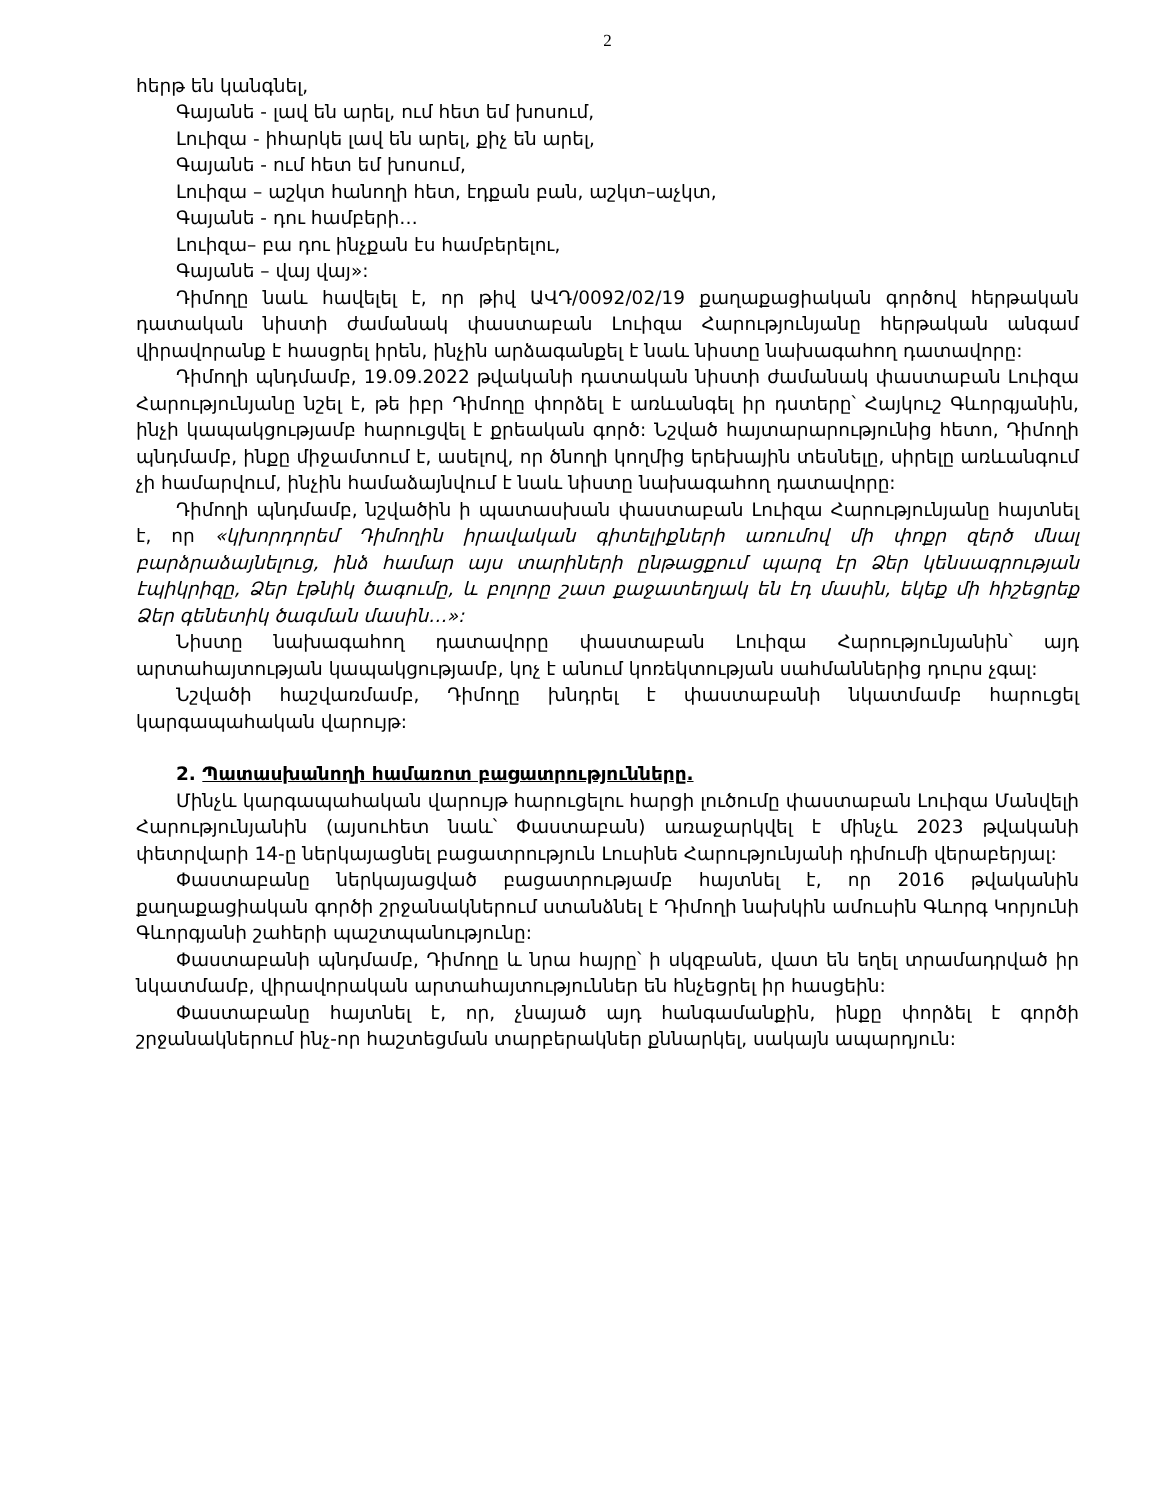2
հերթ են կանգնել,
Գայանե - լավ են արել, ում հետ եմ խոսում,
Լուիզա - իհարկե լավ են արել, քիչ են արել,
Գայանե - ում հետ եմ խոսում,
Լուիզա – աշկտ հանողի հետ, էդքան բան, աշկտ–աչկտ,
Գայանե - դու համբերի…
Լուիզա– բա դու ինչքան էս համբերելու,
Գայանե – վայ վայ»:
Դիմողը նաև հավելել է, որ թիվ ԱՎԴ/0092/02/19 քաղաքացիական գործով հերթական դատական նիստի ժամանակ փաստաբան Լուիզա Հարությունյանը հերթական անգամ վիրավորանք է հասցրել իրեն, ինչին արձագանքել է նաև նիստը նախագահող դատավորը:
Դիմողի պնդմամբ, 19.09.2022 թվականի դատական նիստի ժամանակ փաստաբան Լուիզա Հարությունյանը նշել է, թե իբր Դիմողը փորձել է առևանգել իր դստերը՝ Հայկուշ Գևորգյանին, ինչի կապակցությամբ հարուցվել է քրեական գործ: Նշված հայտարարությունից հետո, Դիմողի պնդմամբ, ինքը միջամտում է, ասելով, որ ծնողի կողմից երեխային տեսնելը, սիրելը առևանգում չի համարվում, ինչին համաձայնվում է նաև նիստը նախագահող դատավորը:
Դիմողի պնդմամբ, նշվածին ի պատասխան փաստաբան Լուիզա Հարությունյանը հայտնել է, որ «կխորդորեմ Դիմողին իրավական գիտելիքների առումով մի փոքր զերծ մնալ բարձրաձայնելուց, ինձ համար այս տարիների ընթացքում պարզ էր Ձեր կենսագրության էպիկրիզը, Ձեր էթնիկ ծագումը, և բոլորը շատ քաջատեղյակ են էդ մասին, եկեք մի հիշեցրեք Ձեր գենետիկ ծագման մասին…»:
Նիստը նախագահող դատավորը փաստաբան Լուիզա Հարությունյանին՝ այդ արտահայտության կապակցությամբ, կոչ է անում կոռեկտության սահմաններից դուրս չգալ:
Նշվածի հաշվառմամբ, Դիմողը խնդրել է փաստաբանի նկատմամբ հարուցել կարգապահական վարույթ:
2. Պատասխանողի համառոտ բացատրությունները.
Մինչև կարգապահական վարույթ հարուցելու հարցի լուծումը փաստաբան Լուիզա Մանվելի Հարությունյանին (այսուհետ նաև՝ Փաստաբան) առաջարկվել է մինչև 2023 թվականի փետրվարի 14-ը ներկայացնել բացատրություն Լուսինե Հարությունյանի դիմումի վերաբերյալ:
Փաստաբանը ներկայացված բացատրությամբ հայտնել է, որ 2016 թվականին քաղաքացիական գործի շրջանակներում ստանձնել է Դիմողի նախկին ամուսին Գևորգ Կորյունի Գևորգյանի շահերի պաշտպանությունը:
Փաստաբանի պնդմամբ, Դիմողը և նրա հայրը՝ ի սկզբանե, վատ են եղել տրամադրված իր նկատմամբ, վիրավորական արտահայտություններ են հնչեցրել իր հասցեին:
Փաստաբանը հայտնել է, որ, չնայած այդ հանգամանքին, ինքը փորձել է գործի շրջանակներում ինչ-որ հաշտեցման տարբերակներ քննարկել, սակայն ապարդյուն: